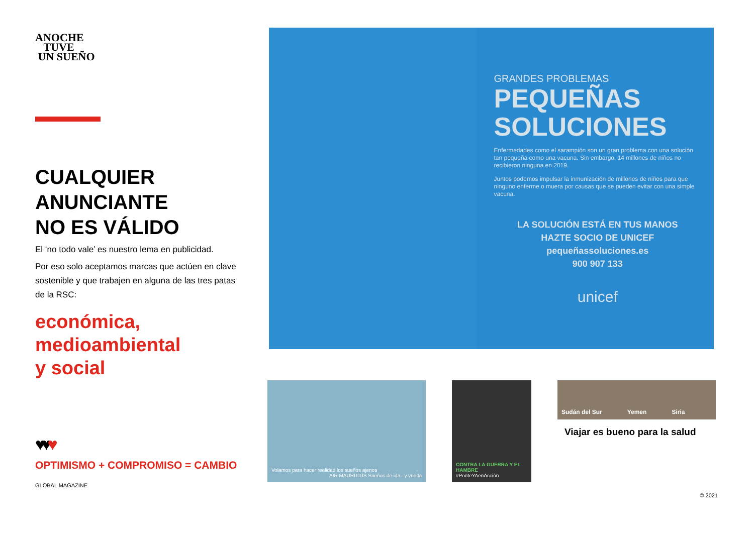ANOCHE
TUVE
UN SUEÑO
CUALQUIER
ANUNCIANTE
NO ES VÁLIDO
El ‘no todo vale’ es nuestro lema en publicidad.
Por eso solo aceptamos marcas que actúen en clave sostenible y que trabajen en alguna de las tres patas de la RSC:
económica,
medioambiental
y social
♥♥♥
OPTIMISMO + COMPROMISO = CAMBIO
GLOBAL MAGAZINE
GRANDES PROBLEMAS
PEQUEÑAS
SOLUCIONES
Enfermedades como el sarampión son un gran problema con una solución tan pequeña como una vacuna. Sin embargo, 14 millones de niños no recibieron ninguna en 2019.
Juntos podemos impulsar la inmunización de millones de niños para que ninguno enferme o muera por causas que se pueden evitar con una simple vacuna.
LA SOLUCIÓN ESTÁ EN TUS MANOS
HAZTE SOCIO DE UNICEF
pequeñassoluciones.es
900 907 133
unicef
Volamos para hacer realidad los sueños ajenos
AIR MAURITIUS Sueños de ida...y vuelta
CONTRA LA GUERRA Y EL HAMBRE
#PonteYAenAcción
Sudán del Sur Yemen Siria
Viajar es bueno para la salud
© 2021